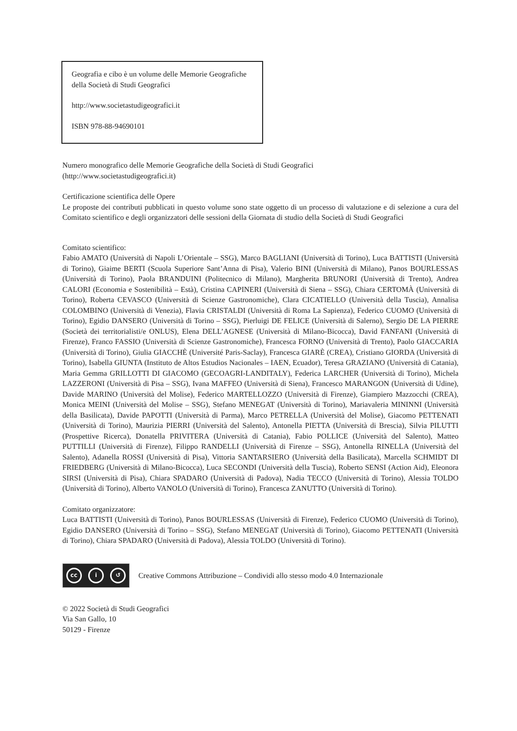Geografia e cibo è un volume delle Memorie Geografiche
della Società di Studi Geografici
http://www.societastudigeografici.it
ISBN 978-88-94690101
Numero monografico delle Memorie Geografiche della Società di Studi Geografici
(http://www.societastudigeografici.it)
Certificazione scientifica delle Opere
Le proposte dei contributi pubblicati in questo volume sono state oggetto di un processo di valutazione e di selezione a cura del Comitato scientifico e degli organizzatori delle sessioni della Giornata di studio della Società di Studi Geografici
Comitato scientifico:
Fabio AMATO (Università di Napoli L’Orientale – SSG), Marco BAGLIANI (Università di Torino), Luca BATTISTI (Università di Torino), Giaime BERTI (Scuola Superiore Sant’Anna di Pisa), Valerio BINI (Università di Milano), Panos BOURLESSAS (Università di Torino), Paola BRANDUINI (Politecnico di Milano), Margherita BRUNORI (Università di Trento), Andrea CALORI (Economia e Sostenibilità – Està), Cristina CAPINERI (Università di Siena – SSG), Chiara CERTOMÀ (Università di Torino), Roberta CEVASCO (Università di Scienze Gastronomiche), Clara CICATIELLO (Università della Tuscia), Annalisa COLOMBINO (Università di Venezia), Flavia CRISTALDI (Università di Roma La Sapienza), Federico CUOMO (Università di Torino), Egidio DANSERO (Università di Torino – SSG), Pierluigi DE FELICE (Università di Salerno), Sergio DE LA PIERRE (Società dei territorialisti/e ONLUS), Elena DELL’AGNESE (Università di Milano-Bicocca), David FANFANI (Università di Firenze), Franco FASSIO (Università di Scienze Gastronomiche), Francesca FORNO (Università di Trento), Paolo GIACCARIA (Università di Torino), Giulia GIACCHÈ (Université Paris-Saclay), Francesca GIARÈ (CREA), Cristiano GIORDA (Università di Torino), Isabella GIUNTA (Instituto de Altos Estudios Nacionales – IAEN, Ecuador), Teresa GRAZIANO (Università di Catania), Maria Gemma GRILLOTTI DI GIACOMO (GECOAGRI-LANDITALY), Federica LARCHER (Università di Torino), Michela LAZZERONI (Università di Pisa – SSG), Ivana MAFFEO (Università di Siena), Francesco MARANGON (Università di Udine), Davide MARINO (Università del Molise), Federico MARTELLOZZO (Università di Firenze), Giampiero Mazzocchi (CREA), Monica MEINI (Università del Molise – SSG), Stefano MENEGAT (Università di Torino), Mariavaleria MININNI (Università della Basilicata), Davide PAPOTTI (Università di Parma), Marco PETRELLA (Università del Molise), Giacomo PETTENATI (Università di Torino), Maurizia PIERRI (Università del Salento), Antonella PIETTA (Università di Brescia), Silvia PILUTTI (Prospettive Ricerca), Donatella PRIVITERA (Università di Catania), Fabio POLLICE (Università del Salento), Matteo PUTTILLI (Università di Firenze), Filippo RANDELLI (Università di Firenze – SSG), Antonella RINELLA (Università del Salento), Adanella ROSSI (Università di Pisa), Vittoria SANTARSIERO (Università della Basilicata), Marcella SCHMIDT DI FRIEDBERG (Università di Milano-Bicocca), Luca SECONDI (Università della Tuscia), Roberto SENSI (Action Aid), Eleonora SIRSI (Università di Pisa), Chiara SPADARO (Università di Padova), Nadia TECCO (Università di Torino), Alessia TOLDO (Università di Torino), Alberto VANOLO (Università di Torino), Francesca ZANUTTO (Università di Torino).
Comitato organizzatore:
Luca BATTISTI (Università di Torino), Panos BOURLESSAS (Università di Firenze), Federico CUOMO (Università di Torino), Egidio DANSERO (Università di Torino – SSG), Stefano MENEGAT (Università di Torino), Giacomo PETTENATI (Università di Torino), Chiara SPADARO (Università di Padova), Alessia TOLDO (Università di Torino).
cc i ↺
Creative Commons Attribuzione – Condividi allo stesso modo 4.0 Internazionale
© 2022 Società di Studi Geografici
Via San Gallo, 10
50129 - Firenze